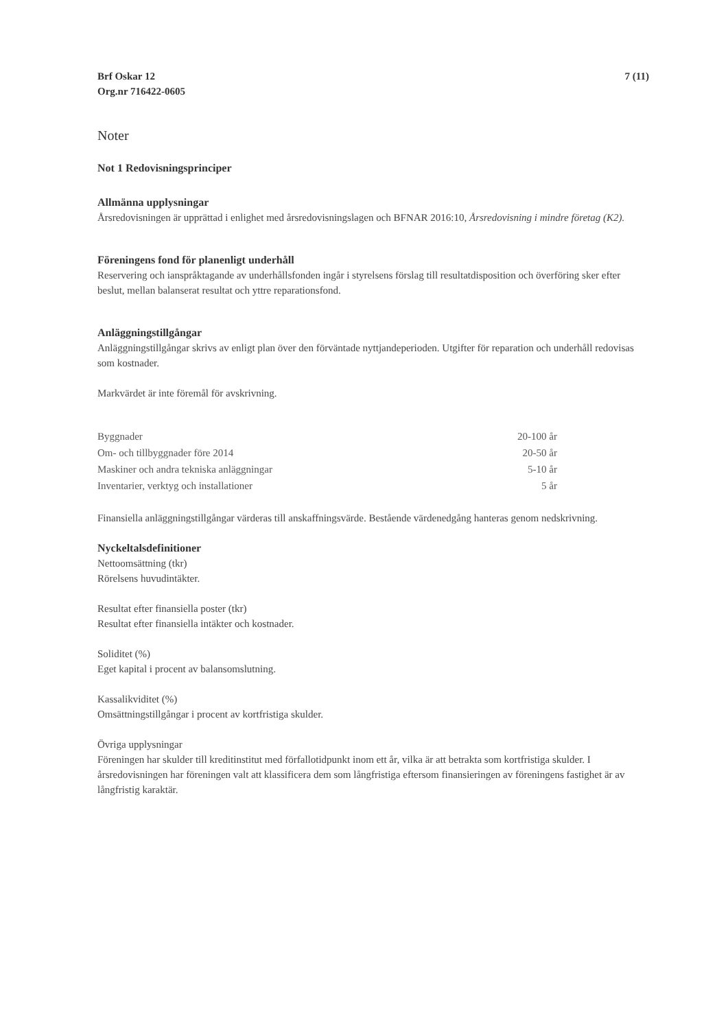Brf Oskar 12
Org.nr 716422-0605
7 (11)
Noter
Not 1 Redovisningsprinciper
Allmänna upplysningar
Årsredovisningen är upprättad i enlighet med årsredovisningslagen och BFNAR 2016:10, Årsredovisning i mindre företag (K2).
Föreningens fond för planenligt underhåll
Reservering och ianspråktagande av underhållsfonden ingår i styrelsens förslag till resultatdisposition och överföring sker efter beslut, mellan balanserat resultat och yttre reparationsfond.
Anläggningstillgångar
Anläggningstillgångar skrivs av enligt plan över den förväntade nyttjandeperioden. Utgifter för reparation och underhåll redovisas som kostnader.
Markvärdet är inte föremål för avskrivning.
| Byggnader | 20-100 år |
| Om- och tillbyggnader före 2014 | 20-50 år |
| Maskiner och andra tekniska anläggningar | 5-10 år |
| Inventarier, verktyg och installationer | 5 år |
Finansiella anläggningstillgångar värderas till anskaffningsvärde. Bestående värdenedgång hanteras genom nedskrivning.
Nyckeltalsdefinitioner
Nettoomsättning (tkr)
Rörelsens huvudintäkter.
Resultat efter finansiella poster (tkr)
Resultat efter finansiella intäkter och kostnader.
Soliditet (%)
Eget kapital i procent av balansomslutning.
Kassalikviditet (%)
Omsättningstillgångar i procent av kortfristiga skulder.
Övriga upplysningar
Föreningen har skulder till kreditinstitut med förfallotidpunkt inom ett år, vilka är att betrakta som kortfristiga skulder. I årsredovisningen har föreningen valt att klassificera dem som långfristiga eftersom finansieringen av föreningens fastighet är av långfristig karaktär.